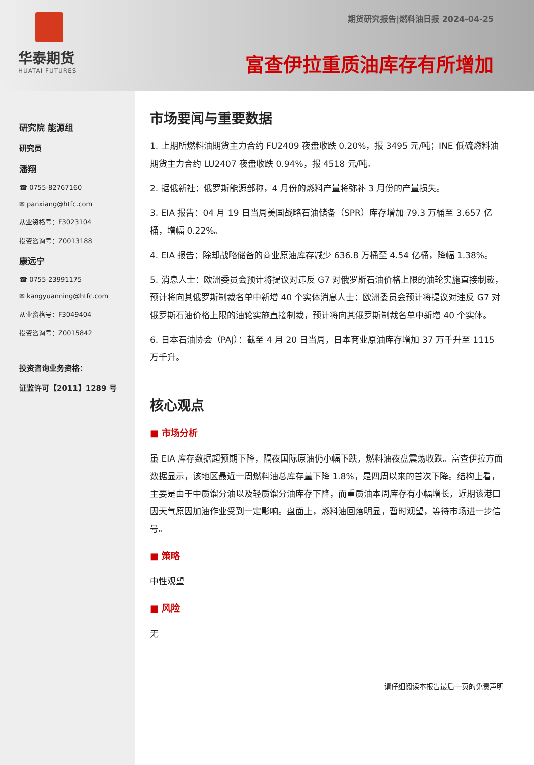华泰期货
HUATAI FUTURES
期货研究报告|燃料油日报 2024-04-25
富查伊拉重质油库存有所增加
研究院 能源组
研究员
潘翔
☎ 0755-82767160
✉ panxiang@htfc.com
从业资格号：F3023104
投资咨询号：Z0013188
康远宁
☎ 0755-23991175
✉ kangyuanning@htfc.com
从业资格号：F3049404
投资咨询号：Z0015842
投资咨询业务资格：
证监许可【2011】1289 号
市场要闻与重要数据
1. 上期所燃料油期货主力合约 FU2409 夜盘收跌 0.20%，报 3495 元/吨；INE 低硫燃料油期货主力合约 LU2407 夜盘收跌 0.94%，报 4518 元/吨。
2. 据俄新社：俄罗斯能源部称，4 月份的燃料产量将弥补 3 月份的产量损失。
3. EIA 报告：04 月 19 日当周美国战略石油储备（SPR）库存增加 79.3 万桶至 3.657 亿桶，增幅 0.22%。
4. EIA 报告：除却战略储备的商业原油库存减少 636.8 万桶至 4.54 亿桶，降幅 1.38%。
5. 消息人士：欧洲委员会预计将提议对违反 G7 对俄罗斯石油价格上限的油轮实施直接制裁，预计将向其俄罗斯制裁名单中新增 40 个实体消息人士：欧洲委员会预计将提议对违反 G7 对俄罗斯石油价格上限的油轮实施直接制裁，预计将向其俄罗斯制裁名单中新增 40 个实体。
6. 日本石油协会（PAJ）：截至 4 月 20 日当周，日本商业原油库存增加 37 万千升至 1115 万千升。
核心观点
■ 市场分析
虽 EIA 库存数据超预期下降，隔夜国际原油仍小幅下跌，燃料油夜盘震荡收跌。富查伊拉方面数据显示，该地区最近一周燃料油总库存量下降 1.8%，是四周以来的首次下降。结构上看，主要是由于中质馏分油以及轻质馏分油库存下降，而重质油本周库存有小幅增长，近期该港口因天气原因加油作业受到一定影响。盘面上，燃料油回落明显，暂时观望，等待市场进一步信号。
■ 策略
中性观望
■ 风险
无
请仔细阅读本报告最后一页的免责声明